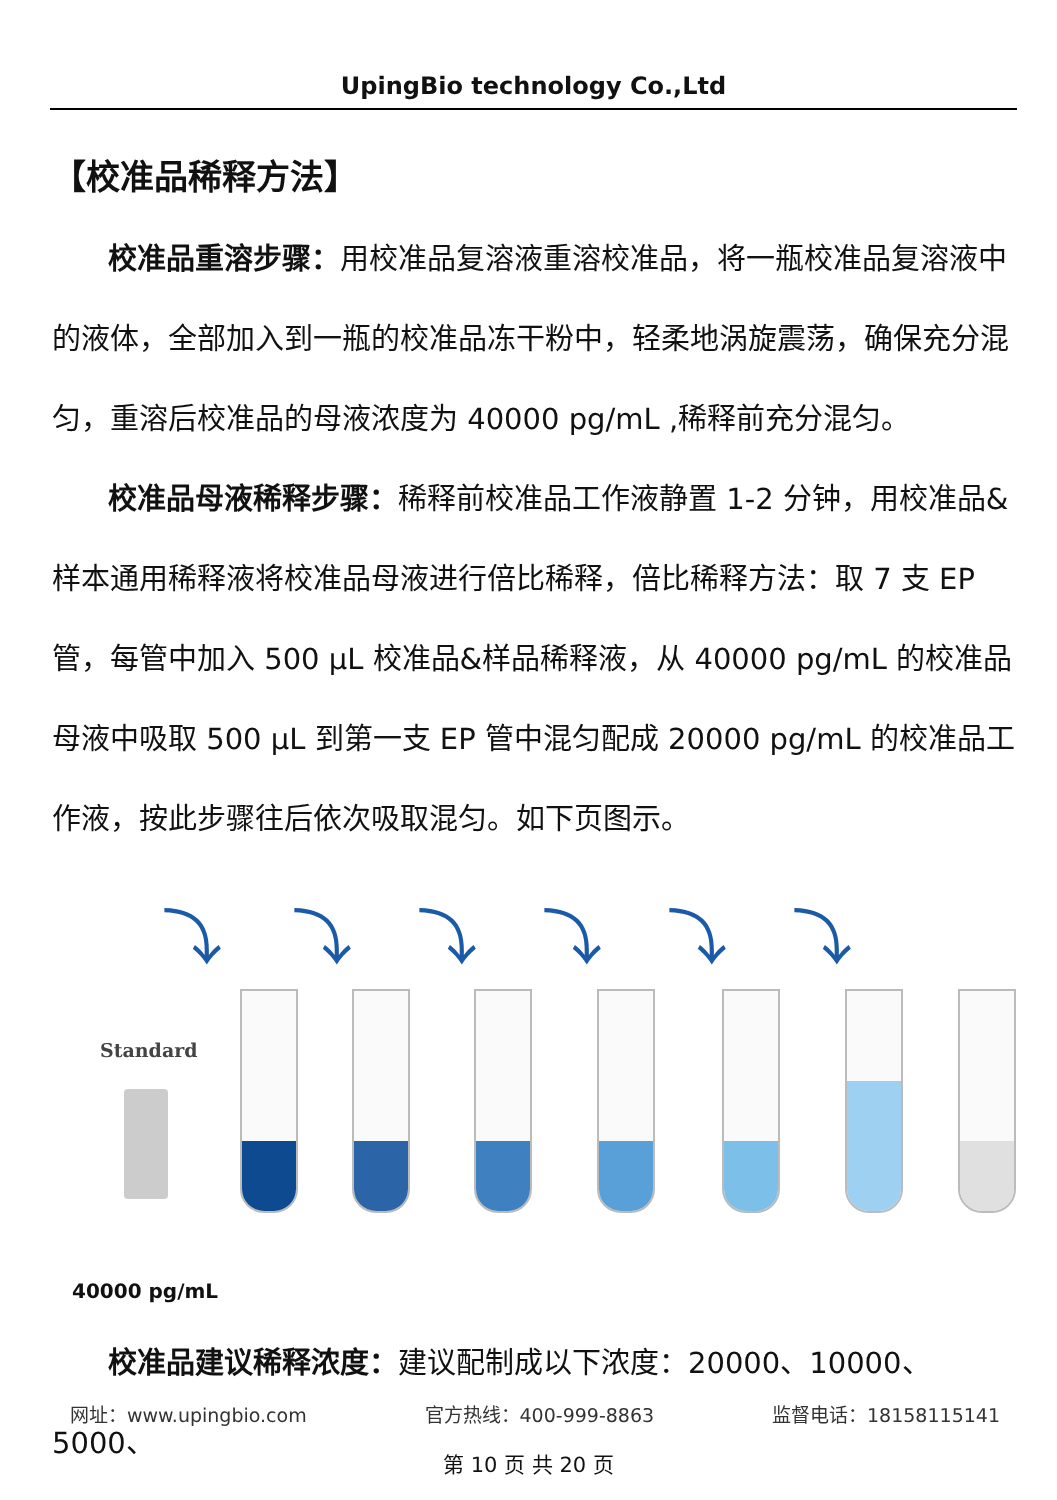UpingBio technology Co.,Ltd
【校准品稀释方法】
校准品重溶步骤：用校准品复溶液重溶校准品，将一瓶校准品复溶液中的液体，全部加入到一瓶的校准品冻干粉中，轻柔地涡旋震荡，确保充分混匀，重溶后校准品的母液浓度为 40000 pg/mL ,稀释前充分混匀。
校准品母液稀释步骤：稀释前校准品工作液静置 1-2 分钟，用校准品&样本通用稀释液将校准品母液进行倍比稀释，倍比稀释方法：取 7 支 EP 管，每管中加入 500 μL 校准品&样品稀释液，从 40000 pg/mL 的校准品母液中吸取 500 μL 到第一支 EP 管中混匀配成 20000 pg/mL 的校准品工作液，按此步骤往后依次吸取混匀。如下页图示。
⤵ ⤵ ⤵ ⤵ ⤵ ⤵
Standard
40000 pg/mL
校准品建议稀释浓度：建议配制成以下浓度：20000、10000、5000、
网址：www.upingbio.com 官方热线：400-999-8863 监督电话：18158115141
第 10 页 共 20 页